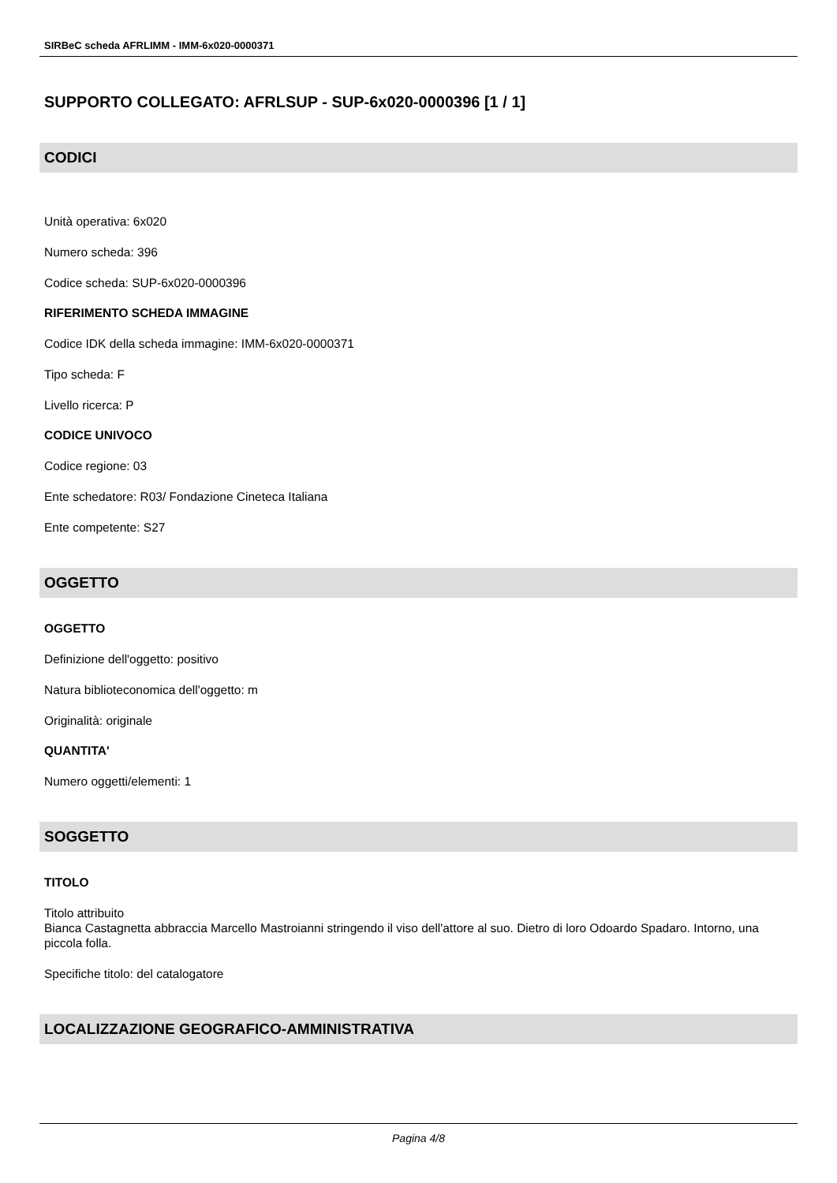SIRBeC scheda AFRLIMM - IMM-6x020-0000371
SUPPORTO COLLEGATO: AFRLSUP - SUP-6x020-0000396 [1 / 1]
CODICI
Unità operativa: 6x020
Numero scheda: 396
Codice scheda: SUP-6x020-0000396
RIFERIMENTO SCHEDA IMMAGINE
Codice IDK della scheda immagine: IMM-6x020-0000371
Tipo scheda: F
Livello ricerca: P
CODICE UNIVOCO
Codice regione: 03
Ente schedatore: R03/ Fondazione Cineteca Italiana
Ente competente: S27
OGGETTO
OGGETTO
Definizione dell'oggetto: positivo
Natura biblioteconomica dell'oggetto: m
Originalità: originale
QUANTITA'
Numero oggetti/elementi: 1
SOGGETTO
TITOLO
Titolo attribuito
Bianca Castagnetta abbraccia Marcello Mastroianni stringendo il viso dell'attore al suo. Dietro di loro Odoardo Spadaro. Intorno, una piccola folla.
Specifiche titolo: del catalogatore
LOCALIZZAZIONE GEOGRAFICO-AMMINISTRATIVA
Pagina 4/8